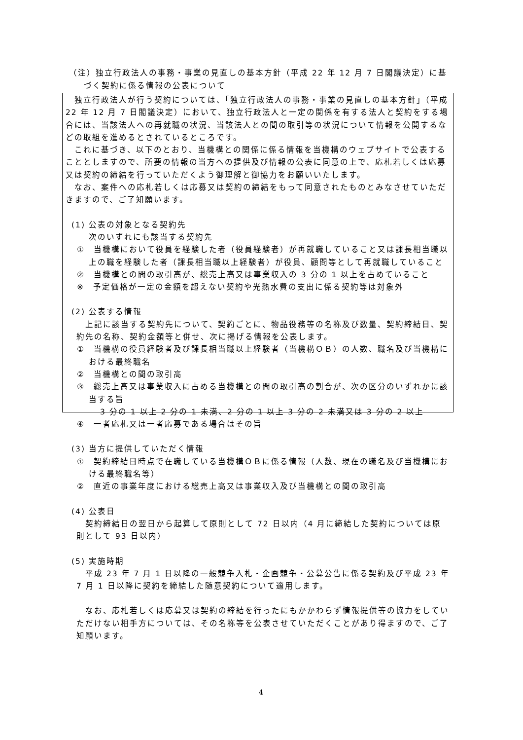（注）独立行政法人の事務・事業の見直しの基本方針（平成 22 年 12 月 7 日閣議決定）に基
づく契約に係る情報の公表について
　独立行政法人が行う契約については、「独立行政法人の事務・事業の見直しの基本方針」（平成 22 年 12 月 7 日閣議決定）において、独立行政法人と一定の関係を有する法人と契約をする場合には、当該法人への再就職の状況、当該法人との間の取引等の状況について情報を公開するなどの取組を進めるとされているところです。
　これに基づき、以下のとおり、当機構との関係に係る情報を当機構のウェブサイトで公表することとしますので、所要の情報の当方への提供及び情報の公表に同意の上で、応札若しくは応募又は契約の締結を行っていただくよう御理解と御協力をお願いいたします。
　なお、案件への応札若しくは応募又は契約の締結をもって同意されたものとみなさせていただきますので、ご了知願います。
(1) 公表の対象となる契約先
次のいずれにも該当する契約先
①　当機構において役員を経験した者（役員経験者）が再就職していること又は課長相当職以上の職を経験した者（課長相当職以上経験者）が役員、顧問等として再就職していること
②　当機構との間の取引高が、総売上高又は事業収入の 3 分の 1 以上を占めていること
※　予定価格が一定の金額を超えない契約や光熱水費の支出に係る契約等は対象外
(2) 公表する情報
　上記に該当する契約先について、契約ごとに、物品役務等の名称及び数量、契約締結日、契約先の名称、契約金額等と併せ、次に掲げる情報を公表します。
①　当機構の役員経験者及び課長相当職以上経験者（当機構ＯＢ）の人数、職名及び当機構における最終職名
②　当機構との間の取引高
③　総売上高又は事業収入に占める当機構との間の取引高の割合が、次の区分のいずれかに該当する旨
3 分の 1 以上 2 分の 1 未満、2 分の 1 以上 3 分の 2 未満又は 3 分の 2 以上
④　一者応札又は一者応募である場合はその旨
(3) 当方に提供していただく情報
①　契約締結日時点で在職している当機構ＯＢに係る情報（人数、現在の職名及び当機構における最終職名等）
②　直近の事業年度における総売上高又は事業収入及び当機構との間の取引高
(4) 公表日
　契約締結日の翌日から起算して原則として 72 日以内（4 月に締結した契約については原則として 93 日以内）
(5) 実施時期
　平成 23 年 7 月 1 日以降の一般競争入札・企画競争・公募公告に係る契約及び平成 23 年 7 月 1 日以降に契約を締結した随意契約について適用します。
　なお、応札若しくは応募又は契約の締結を行ったにもかかわらず情報提供等の協力をしていただけない相手方については、その名称等を公表させていただくことがあり得ますので、ご了知願います。
4